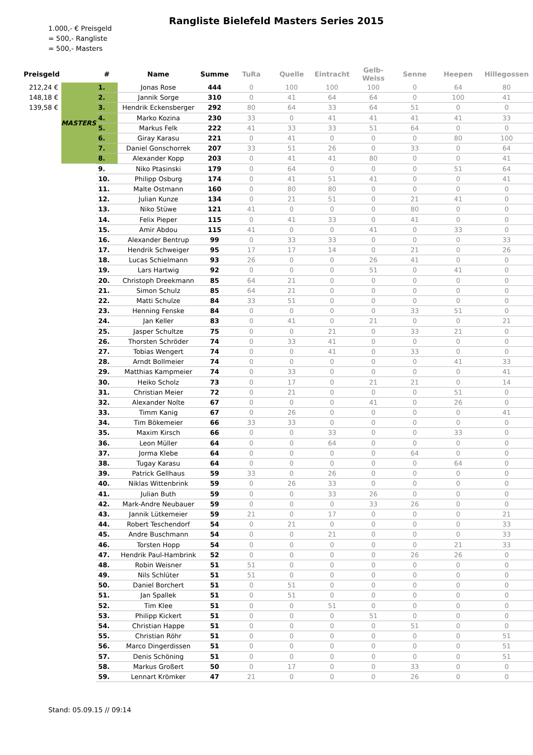1.000,- € Preisgeld
= 500,- Rangliste
= 500,- Masters
Rangliste Bielefeld Masters Series 2015
| Preisgeld | | # | Name | Summe | TuRa | Quelle | Eintracht | Gelb-Weiss | Senne | Heepen | Hillegossen |
| --- | --- | --- | --- | --- | --- | --- | --- | --- | --- | --- | --- |
| 212,24 € | MASTERS | 1. | Jonas Rose | 444 | 0 | 100 | 100 | 100 | 0 | 64 | 80 |
| 148,18 € | | 2. | Jannik Sorge | 310 | 0 | 41 | 64 | 64 | 0 | 100 | 41 |
| 139,58 € | | 3. | Hendrik Eckensberger | 292 | 80 | 64 | 33 | 64 | 51 | 0 | 0 |
| | | 4. | Marko Kozina | 230 | 33 | 0 | 41 | 41 | 41 | 41 | 33 |
| | | 5. | Markus Felk | 222 | 41 | 33 | 33 | 51 | 64 | 0 | 0 |
| | | 6. | Giray Karasu | 221 | 0 | 41 | 0 | 0 | 0 | 80 | 100 |
| | | 7. | Daniel Gonschorrek | 207 | 33 | 51 | 26 | 0 | 33 | 0 | 64 |
| | | 8. | Alexander Kopp | 203 | 0 | 41 | 41 | 80 | 0 | 0 | 41 |
| | | 9. | Niko Ptasinski | 179 | 0 | 64 | 0 | 0 | 0 | 51 | 64 |
| | | 10. | Philipp Osburg | 174 | 0 | 41 | 51 | 41 | 0 | 0 | 41 |
| | | 11. | Malte Ostmann | 160 | 0 | 80 | 80 | 0 | 0 | 0 | 0 |
| | | 12. | Julian Kunze | 134 | 0 | 21 | 51 | 0 | 21 | 41 | 0 |
| | | 13. | Niko Stüwe | 121 | 41 | 0 | 0 | 0 | 80 | 0 | 0 |
| | | 14. | Felix Pieper | 115 | 0 | 41 | 33 | 0 | 41 | 0 | 0 |
| | | 15. | Amir Abdou | 115 | 41 | 0 | 0 | 41 | 0 | 33 | 0 |
| | | 16. | Alexander Bentrup | 99 | 0 | 33 | 33 | 0 | 0 | 0 | 33 |
| | | 17. | Hendrik Schweiger | 95 | 17 | 17 | 14 | 0 | 21 | 0 | 26 |
| | | 18. | Lucas Schielmann | 93 | 26 | 0 | 0 | 26 | 41 | 0 | 0 |
| | | 19. | Lars Hartwig | 92 | 0 | 0 | 0 | 51 | 0 | 41 | 0 |
| | | 20. | Christoph Dreekmann | 85 | 64 | 21 | 0 | 0 | 0 | 0 | 0 |
| | | 21. | Simon Schulz | 85 | 64 | 21 | 0 | 0 | 0 | 0 | 0 |
| | | 22. | Matti Schulze | 84 | 33 | 51 | 0 | 0 | 0 | 0 | 0 |
| | | 23. | Henning Fenske | 84 | 0 | 0 | 0 | 0 | 33 | 51 | 0 |
| | | 24. | Jan Keller | 83 | 0 | 41 | 0 | 21 | 0 | 0 | 21 |
| | | 25. | Jasper Schultze | 75 | 0 | 0 | 21 | 0 | 33 | 21 | 0 |
| | | 26. | Thorsten Schröder | 74 | 0 | 33 | 41 | 0 | 0 | 0 | 0 |
| | | 27. | Tobias Wengert | 74 | 0 | 0 | 41 | 0 | 33 | 0 | 0 |
| | | 28. | Arndt Bollmeier | 74 | 0 | 0 | 0 | 0 | 0 | 41 | 33 |
| | | 29. | Matthias Kampmeier | 74 | 0 | 33 | 0 | 0 | 0 | 0 | 41 |
| | | 30. | Heiko Scholz | 73 | 0 | 17 | 0 | 21 | 21 | 0 | 14 |
| | | 31. | Christian Meier | 72 | 0 | 21 | 0 | 0 | 0 | 51 | 0 |
| | | 32. | Alexander Nolte | 67 | 0 | 0 | 0 | 41 | 0 | 26 | 0 |
| | | 33. | Timm Kanig | 67 | 0 | 26 | 0 | 0 | 0 | 0 | 41 |
| | | 34. | Tim Bökemeier | 66 | 33 | 33 | 0 | 0 | 0 | 0 | 0 |
| | | 35. | Maxim Kirsch | 66 | 0 | 0 | 33 | 0 | 0 | 33 | 0 |
| | | 36. | Leon Müller | 64 | 0 | 0 | 64 | 0 | 0 | 0 | 0 |
| | | 37. | Jorma Klebe | 64 | 0 | 0 | 0 | 0 | 64 | 0 | 0 |
| | | 38. | Tugay Karasu | 64 | 0 | 0 | 0 | 0 | 0 | 64 | 0 |
| | | 39. | Patrick Gellhaus | 59 | 33 | 0 | 26 | 0 | 0 | 0 | 0 |
| | | 40. | Niklas Wittenbrink | 59 | 0 | 26 | 33 | 0 | 0 | 0 | 0 |
| | | 41. | Julian Buth | 59 | 0 | 0 | 33 | 26 | 0 | 0 | 0 |
| | | 42. | Mark-Andre Neubauer | 59 | 0 | 0 | 0 | 33 | 26 | 0 | 0 |
| | | 43. | Jannik Lütkemeier | 59 | 21 | 0 | 17 | 0 | 0 | 0 | 21 |
| | | 44. | Robert Teschendorf | 54 | 0 | 21 | 0 | 0 | 0 | 0 | 33 |
| | | 45. | Andre Buschmann | 54 | 0 | 0 | 21 | 0 | 0 | 0 | 33 |
| | | 46. | Torsten Hopp | 54 | 0 | 0 | 0 | 0 | 0 | 21 | 33 |
| | | 47. | Hendrik Paul-Hambrink | 52 | 0 | 0 | 0 | 0 | 26 | 26 | 0 |
| | | 48. | Robin Weisner | 51 | 51 | 0 | 0 | 0 | 0 | 0 | 0 |
| | | 49. | Nils Schlüter | 51 | 51 | 0 | 0 | 0 | 0 | 0 | 0 |
| | | 50. | Daniel Borchert | 51 | 0 | 51 | 0 | 0 | 0 | 0 | 0 |
| | | 51. | Jan Spallek | 51 | 0 | 51 | 0 | 0 | 0 | 0 | 0 |
| | | 52. | Tim Klee | 51 | 0 | 0 | 51 | 0 | 0 | 0 | 0 |
| | | 53. | Philipp Kickert | 51 | 0 | 0 | 0 | 51 | 0 | 0 | 0 |
| | | 54. | Christian Happe | 51 | 0 | 0 | 0 | 0 | 51 | 0 | 0 |
| | | 55. | Christian Röhr | 51 | 0 | 0 | 0 | 0 | 0 | 0 | 51 |
| | | 56. | Marco Dingerdissen | 51 | 0 | 0 | 0 | 0 | 0 | 0 | 51 |
| | | 57. | Denis Schöning | 51 | 0 | 0 | 0 | 0 | 0 | 0 | 51 |
| | | 58. | Markus Großert | 50 | 0 | 17 | 0 | 0 | 33 | 0 | 0 |
| | | 59. | Lennart Krömker | 47 | 21 | 0 | 0 | 0 | 26 | 0 | 0 |
Stand: 05.09.15 // 09:14